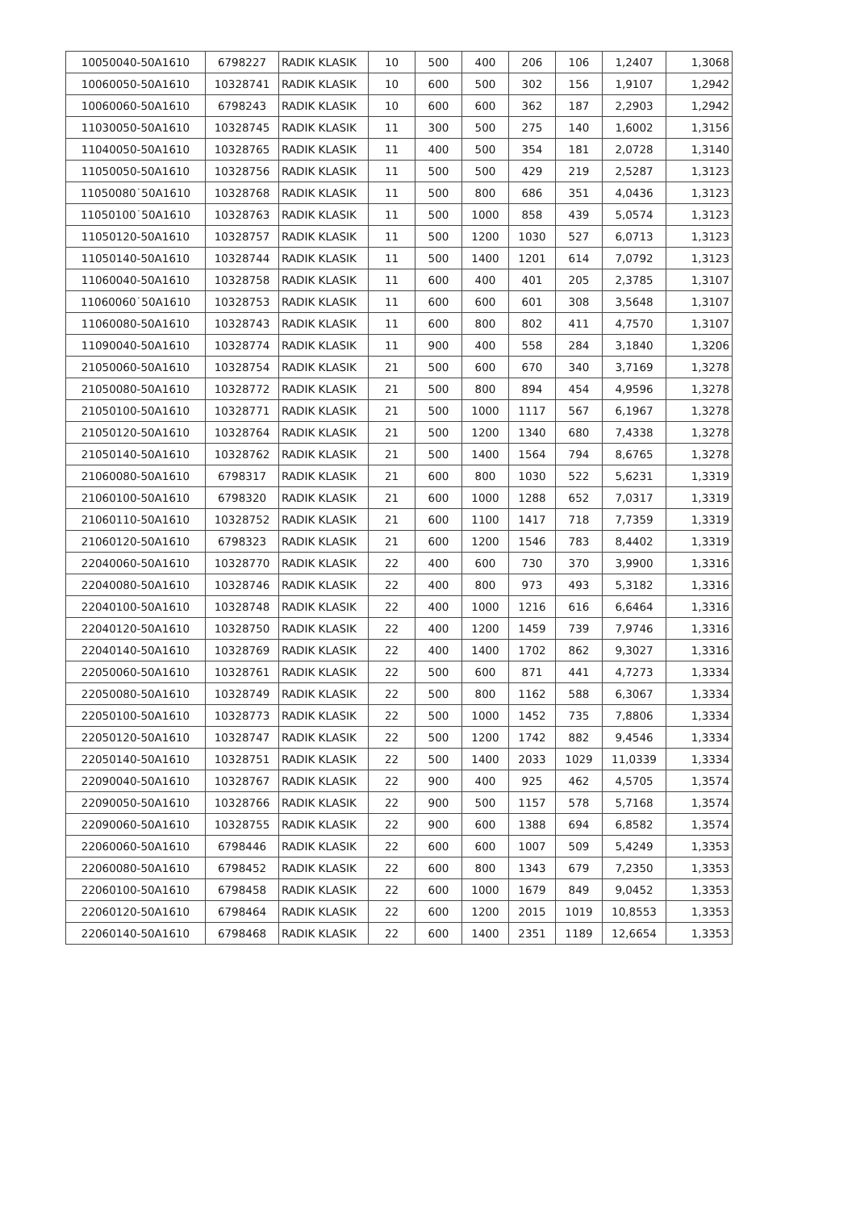| 10050040-50A1610 | 6798227 | RADIK KLASIK | 10 | 500 | 400 | 206 | 106 | 1,2407 | 1,3068 |
| 10060050-50A1610 | 10328741 | RADIK KLASIK | 10 | 600 | 500 | 302 | 156 | 1,9107 | 1,2942 |
| 10060060-50A1610 | 6798243 | RADIK KLASIK | 10 | 600 | 600 | 362 | 187 | 2,2903 | 1,2942 |
| 11030050-50A1610 | 10328745 | RADIK KLASIK | 11 | 300 | 500 | 275 | 140 | 1,6002 | 1,3156 |
| 11040050-50A1610 | 10328765 | RADIK KLASIK | 11 | 400 | 500 | 354 | 181 | 2,0728 | 1,3140 |
| 11050050-50A1610 | 10328756 | RADIK KLASIK | 11 | 500 | 500 | 429 | 219 | 2,5287 | 1,3123 |
| 11050080˙50A1610 | 10328768 | RADIK KLASIK | 11 | 500 | 800 | 686 | 351 | 4,0436 | 1,3123 |
| 11050100˙50A1610 | 10328763 | RADIK KLASIK | 11 | 500 | 1000 | 858 | 439 | 5,0574 | 1,3123 |
| 11050120-50A1610 | 10328757 | RADIK KLASIK | 11 | 500 | 1200 | 1030 | 527 | 6,0713 | 1,3123 |
| 11050140-50A1610 | 10328744 | RADIK KLASIK | 11 | 500 | 1400 | 1201 | 614 | 7,0792 | 1,3123 |
| 11060040-50A1610 | 10328758 | RADIK KLASIK | 11 | 600 | 400 | 401 | 205 | 2,3785 | 1,3107 |
| 11060060˙50A1610 | 10328753 | RADIK KLASIK | 11 | 600 | 600 | 601 | 308 | 3,5648 | 1,3107 |
| 11060080-50A1610 | 10328743 | RADIK KLASIK | 11 | 600 | 800 | 802 | 411 | 4,7570 | 1,3107 |
| 11090040-50A1610 | 10328774 | RADIK KLASIK | 11 | 900 | 400 | 558 | 284 | 3,1840 | 1,3206 |
| 21050060-50A1610 | 10328754 | RADIK KLASIK | 21 | 500 | 600 | 670 | 340 | 3,7169 | 1,3278 |
| 21050080-50A1610 | 10328772 | RADIK KLASIK | 21 | 500 | 800 | 894 | 454 | 4,9596 | 1,3278 |
| 21050100-50A1610 | 10328771 | RADIK KLASIK | 21 | 500 | 1000 | 1117 | 567 | 6,1967 | 1,3278 |
| 21050120-50A1610 | 10328764 | RADIK KLASIK | 21 | 500 | 1200 | 1340 | 680 | 7,4338 | 1,3278 |
| 21050140-50A1610 | 10328762 | RADIK KLASIK | 21 | 500 | 1400 | 1564 | 794 | 8,6765 | 1,3278 |
| 21060080-50A1610 | 6798317 | RADIK KLASIK | 21 | 600 | 800 | 1030 | 522 | 5,6231 | 1,3319 |
| 21060100-50A1610 | 6798320 | RADIK KLASIK | 21 | 600 | 1000 | 1288 | 652 | 7,0317 | 1,3319 |
| 21060110-50A1610 | 10328752 | RADIK KLASIK | 21 | 600 | 1100 | 1417 | 718 | 7,7359 | 1,3319 |
| 21060120-50A1610 | 6798323 | RADIK KLASIK | 21 | 600 | 1200 | 1546 | 783 | 8,4402 | 1,3319 |
| 22040060-50A1610 | 10328770 | RADIK KLASIK | 22 | 400 | 600 | 730 | 370 | 3,9900 | 1,3316 |
| 22040080-50A1610 | 10328746 | RADIK KLASIK | 22 | 400 | 800 | 973 | 493 | 5,3182 | 1,3316 |
| 22040100-50A1610 | 10328748 | RADIK KLASIK | 22 | 400 | 1000 | 1216 | 616 | 6,6464 | 1,3316 |
| 22040120-50A1610 | 10328750 | RADIK KLASIK | 22 | 400 | 1200 | 1459 | 739 | 7,9746 | 1,3316 |
| 22040140-50A1610 | 10328769 | RADIK KLASIK | 22 | 400 | 1400 | 1702 | 862 | 9,3027 | 1,3316 |
| 22050060-50A1610 | 10328761 | RADIK KLASIK | 22 | 500 | 600 | 871 | 441 | 4,7273 | 1,3334 |
| 22050080-50A1610 | 10328749 | RADIK KLASIK | 22 | 500 | 800 | 1162 | 588 | 6,3067 | 1,3334 |
| 22050100-50A1610 | 10328773 | RADIK KLASIK | 22 | 500 | 1000 | 1452 | 735 | 7,8806 | 1,3334 |
| 22050120-50A1610 | 10328747 | RADIK KLASIK | 22 | 500 | 1200 | 1742 | 882 | 9,4546 | 1,3334 |
| 22050140-50A1610 | 10328751 | RADIK KLASIK | 22 | 500 | 1400 | 2033 | 1029 | 11,0339 | 1,3334 |
| 22090040-50A1610 | 10328767 | RADIK KLASIK | 22 | 900 | 400 | 925 | 462 | 4,5705 | 1,3574 |
| 22090050-50A1610 | 10328766 | RADIK KLASIK | 22 | 900 | 500 | 1157 | 578 | 5,7168 | 1,3574 |
| 22090060-50A1610 | 10328755 | RADIK KLASIK | 22 | 900 | 600 | 1388 | 694 | 6,8582 | 1,3574 |
| 22060060-50A1610 | 6798446 | RADIK KLASIK | 22 | 600 | 600 | 1007 | 509 | 5,4249 | 1,3353 |
| 22060080-50A1610 | 6798452 | RADIK KLASIK | 22 | 600 | 800 | 1343 | 679 | 7,2350 | 1,3353 |
| 22060100-50A1610 | 6798458 | RADIK KLASIK | 22 | 600 | 1000 | 1679 | 849 | 9,0452 | 1,3353 |
| 22060120-50A1610 | 6798464 | RADIK KLASIK | 22 | 600 | 1200 | 2015 | 1019 | 10,8553 | 1,3353 |
| 22060140-50A1610 | 6798468 | RADIK KLASIK | 22 | 600 | 1400 | 2351 | 1189 | 12,6654 | 1,3353 |